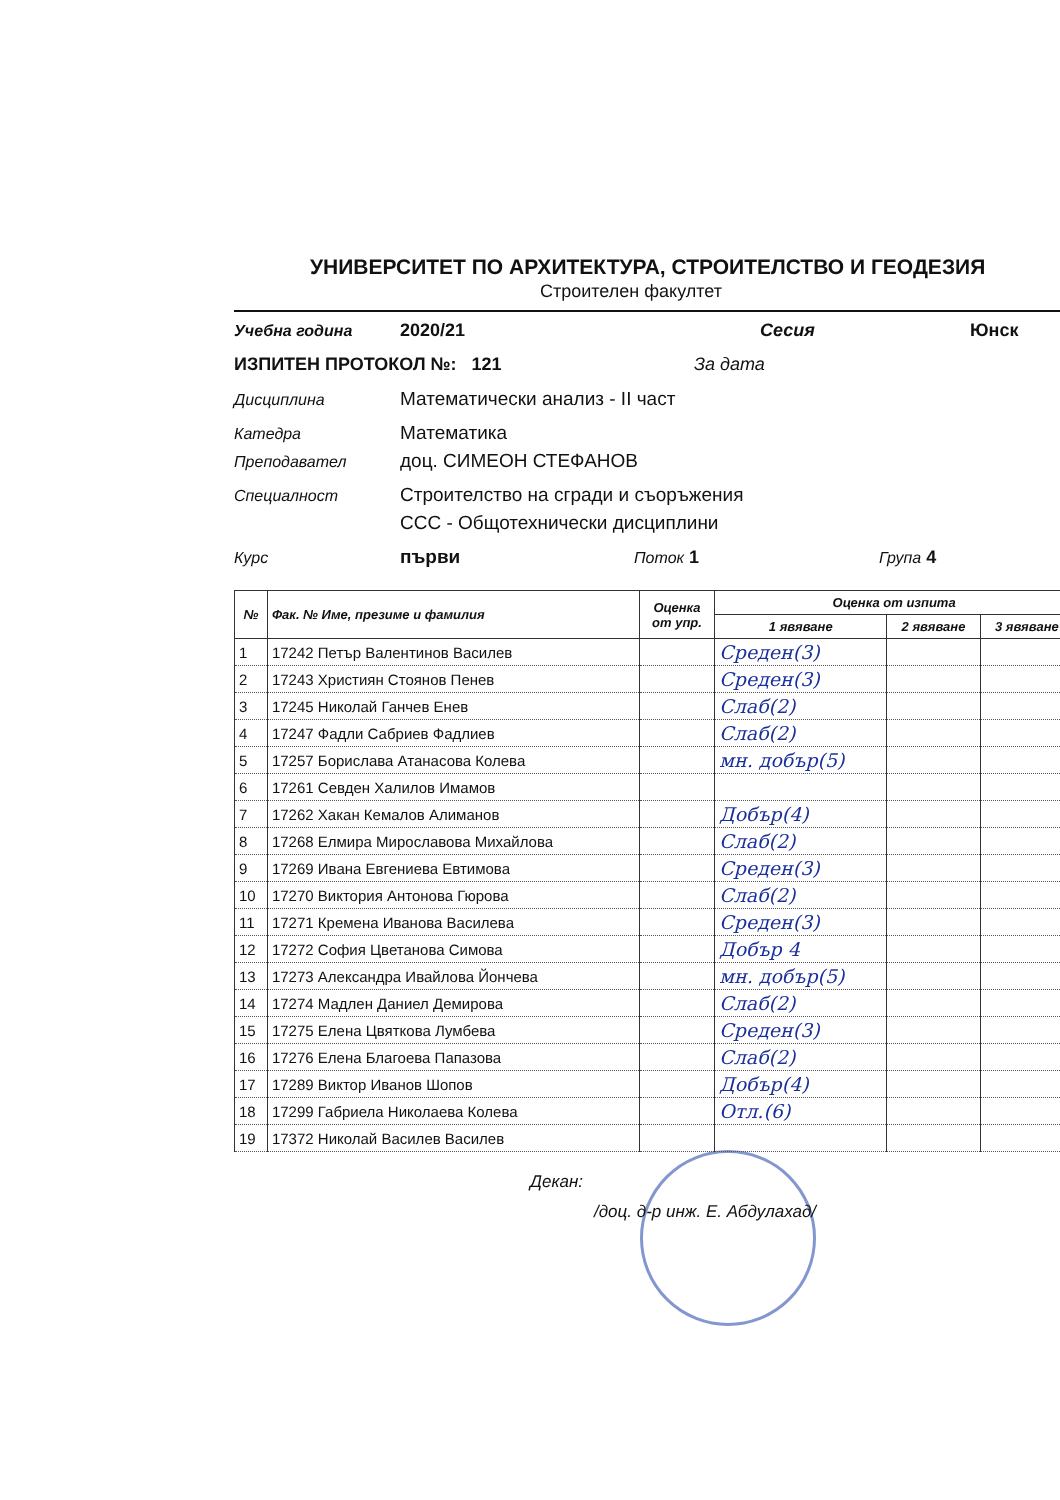УНИВЕРСИТЕТ ПО АРХИТЕКТУРА, СТРОИТЕЛСТВО И ГЕОДЕЗИЯ
Строителен факултет
Учебна година 2020/21 Сесия Юнск
ИЗПИТЕН ПРОТОКОЛ №: 121 За дата
Дисциплина Математически анализ - II част
Катедра Математика
Преподавател доц. СИМЕОН СТЕФАНОВ
Специалност Строителство на сгради и съоръжения
ССС - Общотехнически дисциплини
Курс първи Поток 1 Група 4
| № | Фак. № Име, презиме и фамилия | Оценка от упр. | Оценка от изпита | | |
| --- | --- | --- | --- | --- | --- |
| | | | 1 явяване | 2 явяване | 3 явяване |
| 1 | 17242 Петър Валентинов Василев | | Среден(3) | | |
| 2 | 17243 Християн Стоянов Пенев | | Среден(3) | | |
| 3 | 17245 Николай Ганчев Енев | | Слаб(2) | | |
| 4 | 17247 Фадли Сабриев Фадлиев | | Слаб(2) | | |
| 5 | 17257 Борислава Атанасова Колева | | мн. добър(5) | | |
| 6 | 17261 Севден Халилов Имамов | | | | |
| 7 | 17262 Хакан Кемалов Алиманов | | Добър(4) | | |
| 8 | 17268 Елмира Мирославова Михайлова | | Слаб(2) | | |
| 9 | 17269 Ивана Евгениева Евтимова | | Среден(3) | | |
| 10 | 17270 Виктория Антонова Гюрова | | Слаб(2) | | |
| 11 | 17271 Кремена Иванова Василева | | Среден(3) | | |
| 12 | 17272 София Цветанова Симова | | Добър 4 | | |
| 13 | 17273 Александра Ивайлова Йончева | | мн. добър(5) | | |
| 14 | 17274 Мадлен Даниел Демирова | | Слаб(2) | | |
| 15 | 17275 Елена Цвяткова Лумбева | | Среден(3) | | |
| 16 | 17276 Елена Благоева Папазова | | Слаб(2) | | |
| 17 | 17289 Виктор Иванов Шопов | | Добър(4) | | |
| 18 | 17299 Габриела Николаева Колева | | Отл.(6) | | |
| 19 | 17372 Николай Василев Василев | | | | |
Декан:
/доц. д-р инж. Е. Абдулахад/